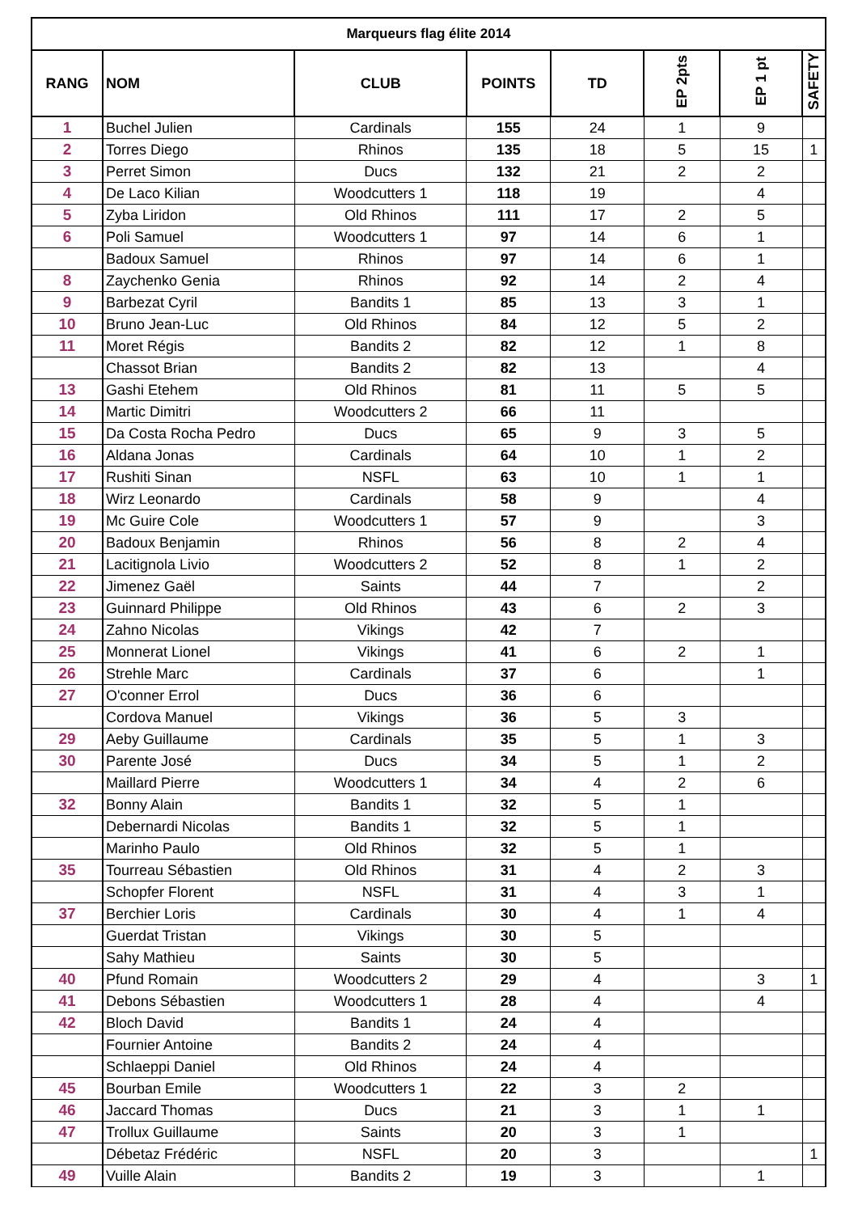| Marqueurs flag élite 2014 | | | | | | | |
| --- | --- | --- | --- | --- | --- | --- | --- |
| RANG | NOM | CLUB | POINTS | TD | EP 2pts | EP 1 pt | SAFETY |
| 1 | Buchel Julien | Cardinals | 155 | 24 | 1 | 9 | |
| 2 | Torres Diego | Rhinos | 135 | 18 | 5 | 15 | 1 |
| 3 | Perret Simon | Ducs | 132 | 21 | 2 | 2 | |
| 4 | De Laco Kilian | Woodcutters 1 | 118 | 19 | | 4 | |
| 5 | Zyba Liridon | Old Rhinos | 111 | 17 | 2 | 5 | |
| 6 | Poli Samuel | Woodcutters 1 | 97 | 14 | 6 | 1 | |
| | Badoux Samuel | Rhinos | 97 | 14 | 6 | 1 | |
| 8 | Zaychenko Genia | Rhinos | 92 | 14 | 2 | 4 | |
| 9 | Barbezat Cyril | Bandits 1 | 85 | 13 | 3 | 1 | |
| 10 | Bruno Jean-Luc | Old Rhinos | 84 | 12 | 5 | 2 | |
| 11 | Moret Régis | Bandits 2 | 82 | 12 | 1 | 8 | |
| | Chassot Brian | Bandits 2 | 82 | 13 | | 4 | |
| 13 | Gashi Etehem | Old Rhinos | 81 | 11 | 5 | 5 | |
| 14 | Martic Dimitri | Woodcutters 2 | 66 | 11 | | | |
| 15 | Da Costa Rocha Pedro | Ducs | 65 | 9 | 3 | 5 | |
| 16 | Aldana Jonas | Cardinals | 64 | 10 | 1 | 2 | |
| 17 | Rushiti Sinan | NSFL | 63 | 10 | 1 | 1 | |
| 18 | Wirz Leonardo | Cardinals | 58 | 9 | | 4 | |
| 19 | Mc Guire Cole | Woodcutters 1 | 57 | 9 | | 3 | |
| 20 | Badoux Benjamin | Rhinos | 56 | 8 | 2 | 4 | |
| 21 | Lacitignola Livio | Woodcutters 2 | 52 | 8 | 1 | 2 | |
| 22 | Jimenez Gaël | Saints | 44 | 7 | | 2 | |
| 23 | Guinnard Philippe | Old Rhinos | 43 | 6 | 2 | 3 | |
| 24 | Zahno Nicolas | Vikings | 42 | 7 | | | |
| 25 | Monnerat Lionel | Vikings | 41 | 6 | 2 | 1 | |
| 26 | Strehle Marc | Cardinals | 37 | 6 | | 1 | |
| 27 | O'conner Errol | Ducs | 36 | 6 | | | |
| | Cordova Manuel | Vikings | 36 | 5 | 3 | | |
| 29 | Aeby Guillaume | Cardinals | 35 | 5 | 1 | 3 | |
| 30 | Parente José | Ducs | 34 | 5 | 1 | 2 | |
| | Maillard Pierre | Woodcutters 1 | 34 | 4 | 2 | 6 | |
| 32 | Bonny Alain | Bandits 1 | 32 | 5 | 1 | | |
| | Debernardi Nicolas | Bandits 1 | 32 | 5 | 1 | | |
| | Marinho Paulo | Old Rhinos | 32 | 5 | 1 | | |
| 35 | Tourreau Sébastien | Old Rhinos | 31 | 4 | 2 | 3 | |
| | Schopfer Florent | NSFL | 31 | 4 | 3 | 1 | |
| 37 | Berchier Loris | Cardinals | 30 | 4 | 1 | 4 | |
| | Guerdat Tristan | Vikings | 30 | 5 | | | |
| | Sahy Mathieu | Saints | 30 | 5 | | | |
| 40 | Pfund Romain | Woodcutters 2 | 29 | 4 | | 3 | 1 |
| 41 | Debons Sébastien | Woodcutters 1 | 28 | 4 | | 4 | |
| 42 | Bloch David | Bandits 1 | 24 | 4 | | | |
| | Fournier Antoine | Bandits 2 | 24 | 4 | | | |
| | Schlaeppi Daniel | Old Rhinos | 24 | 4 | | | |
| 45 | Bourban Emile | Woodcutters 1 | 22 | 3 | 2 | | |
| 46 | Jaccard Thomas | Ducs | 21 | 3 | 1 | 1 | |
| 47 | Trollux Guillaume | Saints | 20 | 3 | 1 | | |
| | Débetaz Frédéric | NSFL | 20 | 3 | | | 1 |
| 49 | Vuille Alain | Bandits 2 | 19 | 3 | | 1 | |